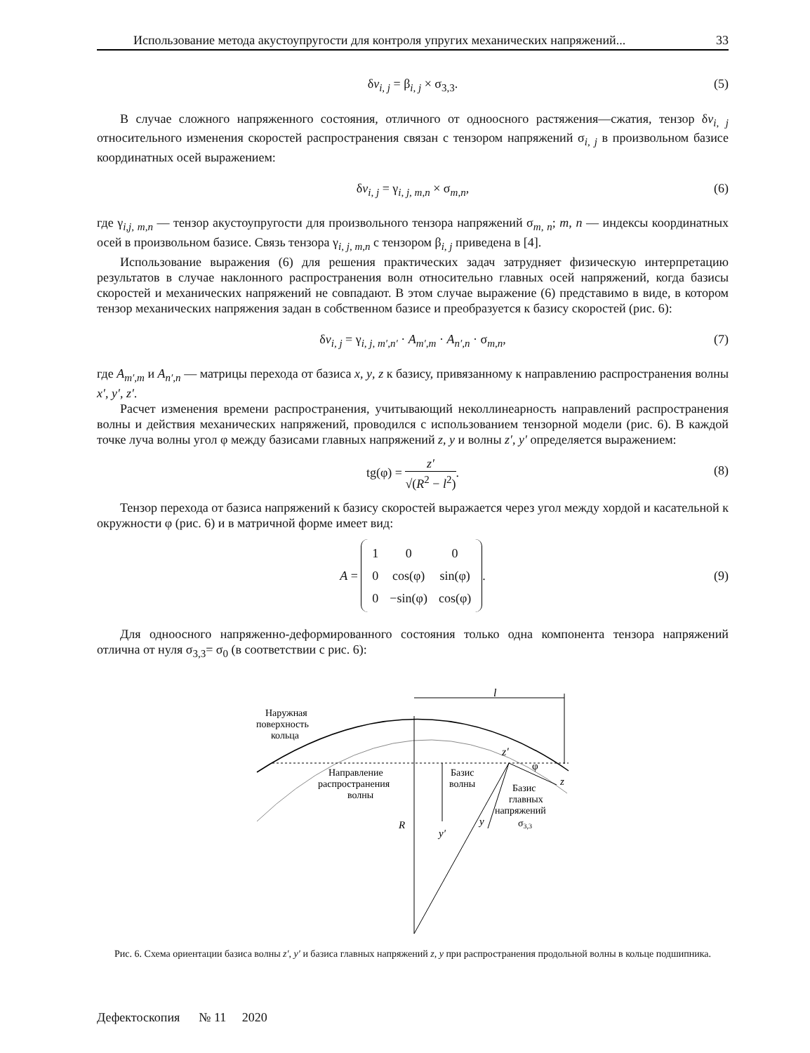Использование метода акустоупругости для контроля упругих механических напряжений... 33
δv<sub>i, j</sub> = β<sub>i, j</sub> × σ<sub>3,3</sub>. (5)
В случае сложного напряженного состояния, отличного от одноосного растяжения—сжатия, тензор δv<sub>i, j</sub> относительного изменения скоростей распространения связан с тензором напряжений σ<sub>i, j</sub> в произвольном базисе координатных осей выражением:
δv<sub>i, j</sub> = γ<sub>i, j, m,n</sub> × σ<sub>m,n</sub>, (6)
где γ<sub>i,j, m,n</sub> — тензор акустоупругости для произвольного тензора напряжений σ<sub>m, n</sub>; m, n — индексы координатных осей в произвольном базисе. Связь тензора γ<sub>i, j, m,n</sub> с тензором β<sub>i, j</sub> приведена в [4].
Использование выражения (6) для решения практических задач затрудняет физическую интерпретацию результатов в случае наклонного распространения волн относительно главных осей напряжений, когда базисы скоростей и механических напряжений не совпадают. В этом случае выражение (6) представимо в виде, в котором тензор механических напряжения задан в собственном базисе и преобразуется к базису скоростей (рис. 6):
δv<sub>i, j</sub> = γ<sub>i, j, m′,n′</sub> · A<sub>m′,m</sub> · A<sub>n′,n</sub> · σ<sub>m,n</sub>, (7)
где A<sub>m′,m</sub> и A<sub>n′,n</sub> — матрицы перехода от базиса x, y, z к базису, привязанному к направлению распространения волны x′, y′, z′.
Расчет изменения времени распространения, учитывающий неколлинеарность направлений распространения волны и действия механических напряжений, проводился с использованием тензорной модели (рис. 6). В каждой точке луча волны угол φ между базисами главных напряжений z, y и волны z′, y′ определяется выражением:
tg(φ) = z′ √(R<sup>2</sup> − l<sup>2</sup>).
(8)
Тензор перехода от базиса напряжений к базису скоростей выражается через угол между хордой и касательной к окружности φ (рис. 6) и в матричной форме имеет вид:
A =
| 1 | 0 | 0 |
| 0 | cos(φ) | sin(φ) |
| 0 | −sin(φ) | cos(φ) |
. (9)
Для одноосного напряженно-деформированного состояния только одна компонента тензора напряжений отлична от нуля σ<sub>3,3</sub>= σ<sub>0</sub> (в соответствии с рис. 6):
l
Наружная
поверхность
кольца
z′
φ
Направление
распространения
волны
Базис
волны
z
Базис
главных
напряжений
σ3,3
y
y′
R
Рис. 6. Схема ориентации базиса волны z′, y′ и базиса главных напряжений z, y при распространения продольной волны в кольце подшипника.
Дефектоскопия № 11 2020